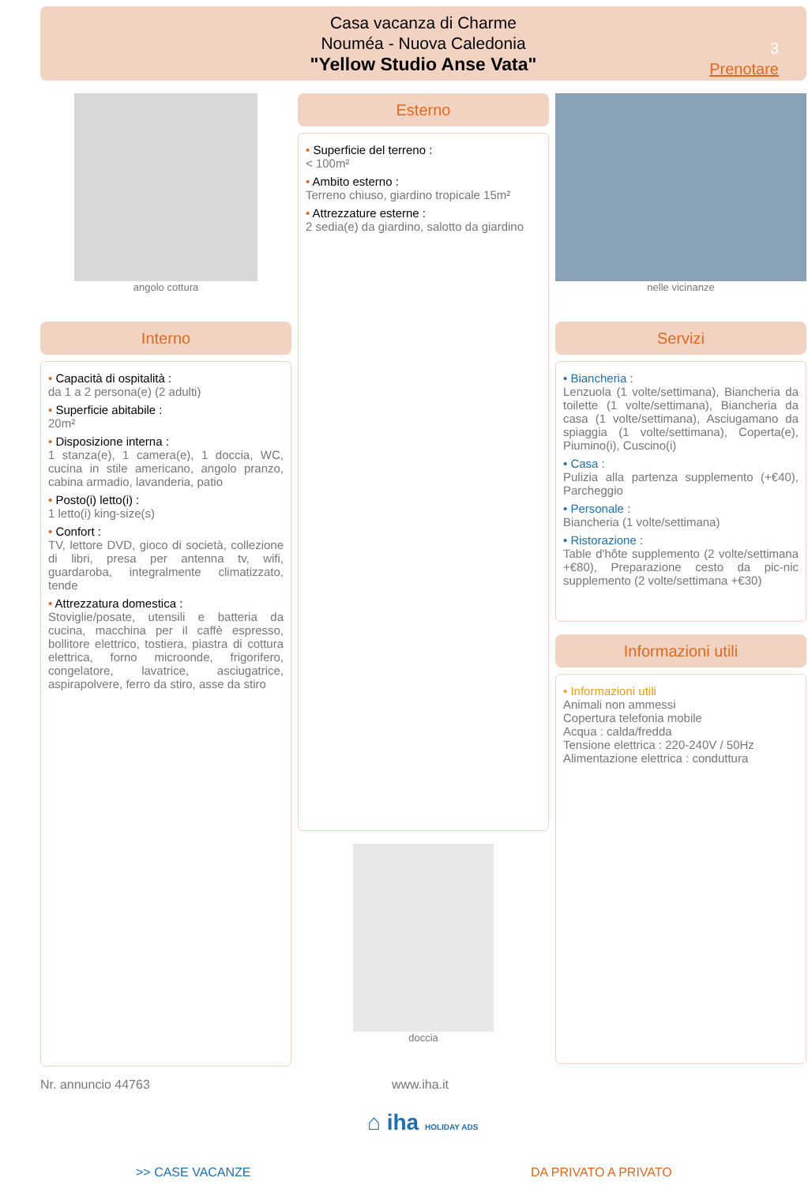Casa vacanza di Charme
Nouméa - Nuova Caledonia
"Yellow Studio Anse Vata"
3
Prenotare
angolo cottura
Interno
• Capacità di ospitalità :
da 1 a 2 persona(e) (2 adulti)
• Superficie abitabile :
20m²
• Disposizione interna :
1 stanza(e), 1 camera(e), 1 doccia, WC, cucina in stile americano, angolo pranzo, cabina armadio, lavanderia, patio
• Posto(i) letto(i) :
1 letto(i) king-size(s)
• Confort :
TV, lettore DVD, gioco di società, collezione di libri, presa per antenna tv, wifi, guardaroba, integralmente climatizzato, tende
• Attrezzatura domestica :
Stoviglie/posate, utensili e batteria da cucina, macchina per il caffè espresso, bollitore elettrico, tostiera, piastra di cottura elettrica, forno microonde, frigorifero, congelatore, lavatrice, asciugatrice, aspirapolvere, ferro da stiro, asse da stiro
Esterno
• Superficie del terreno :
< 100m²
• Ambito esterno :
Terreno chiuso, giardino tropicale 15m²
• Attrezzature esterne :
2 sedia(e) da giardino, salotto da giardino
doccia
nelle vicinanze
Servizi
• Biancheria :
Lenzuola (1 volte/settimana), Biancheria da toilette (1 volte/settimana), Biancheria da casa (1 volte/settimana), Asciugamano da spiaggia (1 volte/settimana), Coperta(e), Piumino(i), Cuscino(i)
• Casa :
Pulizia alla partenza supplemento (+€40), Parcheggio
• Personale :
Biancheria (1 volte/settimana)
• Ristorazione :
Table d'hôte supplemento (2 volte/settimana +€80), Preparazione cesto da pic-nic supplemento (2 volte/settimana +€30)
Informazioni utili
• Informazioni utili
Animali non ammessi
Copertura telefonia mobile
Acqua : calda/fredda
Tensione elettrica : 220-240V / 50Hz
Alimentazione elettrica : conduttura
Nr. annuncio 44763 www.iha.it
⌂ iha HOLIDAY ADS
>> CASE VACANZE DA PRIVATO A PRIVATO